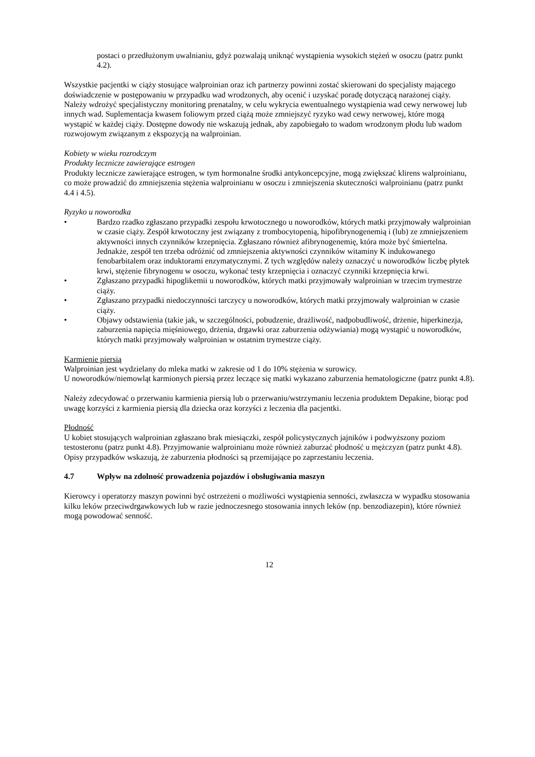postaci o przedłużonym uwalnianiu, gdyż pozwalają uniknąć wystąpienia wysokich stężeń w osoczu (patrz punkt 4.2).
Wszystkie pacjentki w ciąży stosujące walproinian oraz ich partnerzy powinni zostać skierowani do specjalisty mającego doświadczenie w postępowaniu w przypadku wad wrodzonych, aby ocenić i uzyskać poradę dotyczącą narażonej ciąży. Należy wdrożyć specjalistyczny monitoring prenatalny, w celu wykrycia ewentualnego wystąpienia wad cewy nerwowej lub innych wad. Suplementacja kwasem foliowym przed ciążą może zmniejszyć ryzyko wad cewy nerwowej, które mogą wystąpić w każdej ciąży. Dostępne dowody nie wskazują jednak, aby zapobiegało to wadom wrodzonym płodu lub wadom rozwojowym związanym z ekspozycją na walproinian.
Kobiety w wieku rozrodczym
Produkty lecznicze zawierające estrogen
Produkty lecznicze zawierające estrogen, w tym hormonalne środki antykoncepcyjne, mogą zwiększać klirens walproinianu, co może prowadzić do zmniejszenia stężenia walproinianu w osoczu i zmniejszenia skuteczności walproinianu (patrz punkt 4.4 i 4.5).
Ryzyko u noworodka
• Bardzo rzadko zgłaszano przypadki zespołu krwotocznego u noworodków, których matki przyjmowały walproinian w czasie ciąży. Zespół krwotoczny jest związany z trombocytopenią, hipofibrynogenemią i (lub) ze zmniejszeniem aktywności innych czynników krzepnięcia. Zgłaszano również afibrynogenemię, która może być śmiertelna. Jednakże, zespół ten trzeba odróżnić od zmniejszenia aktywności czynników witaminy K indukowanego fenobarbitalem oraz induktorami enzymatycznymi. Z tych względów należy oznaczyć u noworodków liczbę płytek krwi, stężenie fibrynogenu w osoczu, wykonać testy krzepnięcia i oznaczyć czynniki krzepnięcia krwi.
• Zgłaszano przypadki hipoglikemii u noworodków, których matki przyjmowały walproinian w trzecim trymestrze ciąży.
• Zgłaszano przypadki niedoczynności tarczycy u noworodków, których matki przyjmowały walproinian w czasie ciąży.
• Objawy odstawienia (takie jak, w szczególności, pobudzenie, drażliwość, nadpobudliwość, drżenie, hiperkinezja, zaburzenia napięcia mięśniowego, drżenia, drgawki oraz zaburzenia odżywiania) mogą wystąpić u noworodków, których matki przyjmowały walproinian w ostatnim trymestrze ciąży.
Karmienie piersią
Walproinian jest wydzielany do mleka matki w zakresie od 1 do 10% stężenia w surowicy.
U noworodków/niemowląt karmionych piersią przez leczące się matki wykazano zaburzenia hematologiczne (patrz punkt 4.8).
Należy zdecydować o przerwaniu karmienia piersią lub o przerwaniu/wstrzymaniu leczenia produktem Depakine, biorąc pod uwagę korzyści z karmienia piersią dla dziecka oraz korzyści z leczenia dla pacjentki.
Płodność
U kobiet stosujących walproinian zgłaszano brak miesiączki, zespół policystycznych jajników i podwyższony poziom testosteronu (patrz punkt 4.8). Przyjmowanie walproinianu może również zaburzać płodność u mężczyzn (patrz punkt 4.8). Opisy przypadków wskazują, że zaburzenia płodności są przemijające po zaprzestaniu leczenia.
4.7 Wpływ na zdolność prowadzenia pojazdów i obsługiwania maszyn
Kierowcy i operatorzy maszyn powinni być ostrzeżeni o możliwości wystąpienia senności, zwłaszcza w wypadku stosowania kilku leków przeciwdrgawkowych lub w razie jednoczesnego stosowania innych leków (np. benzodiazepin), które również mogą powodować senność.
12